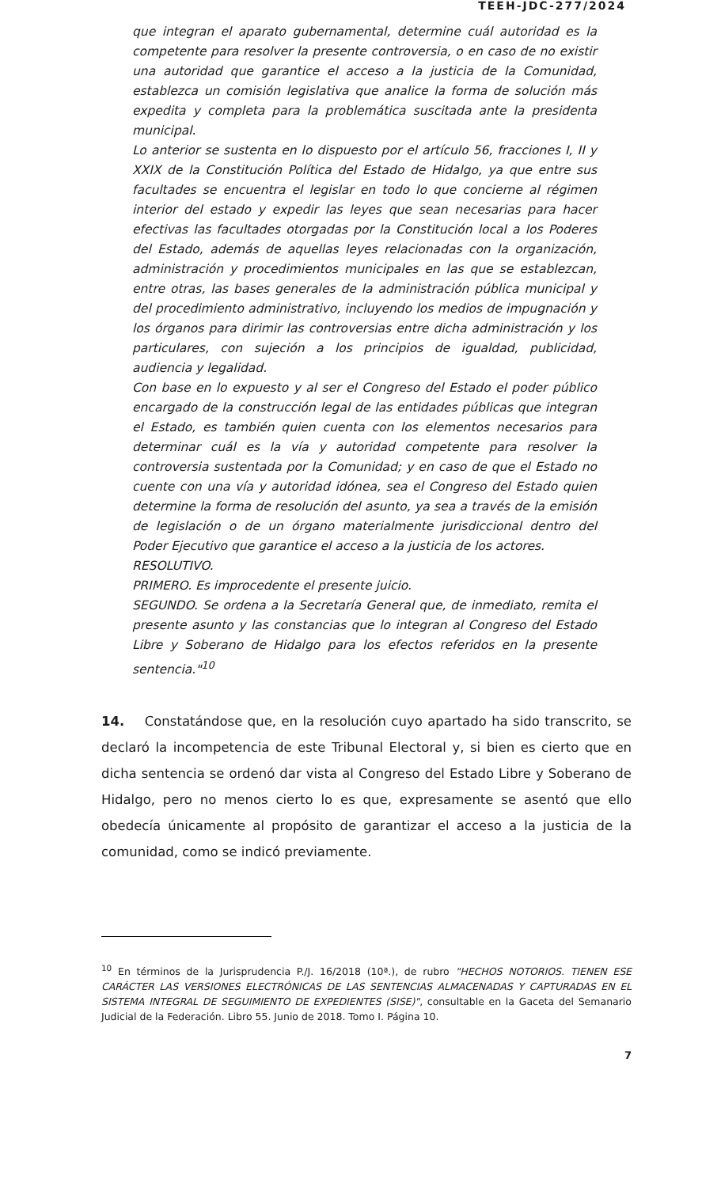TEEH-JDC-277/2024
que integran el aparato gubernamental, determine cuál autoridad es la competente para resolver la presente controversia, o en caso de no existir una autoridad que garantice el acceso a la justicia de la Comunidad, establezca un comisión legislativa que analice la forma de solución más expedita y completa para la problemática suscitada ante la presidenta municipal.
Lo anterior se sustenta en lo dispuesto por el artículo 56, fracciones I, II y XXIX de la Constitución Política del Estado de Hidalgo, ya que entre sus facultades se encuentra el legislar en todo lo que concierne al régimen interior del estado y expedir las leyes que sean necesarias para hacer efectivas las facultades otorgadas por la Constitución local a los Poderes del Estado, además de aquellas leyes relacionadas con la organización, administración y procedimientos municipales en las que se establezcan, entre otras, las bases generales de la administración pública municipal y del procedimiento administrativo, incluyendo los medios de impugnación y los órganos para dirimir las controversias entre dicha administración y los particulares, con sujeción a los principios de igualdad, publicidad, audiencia y legalidad.
Con base en lo expuesto y al ser el Congreso del Estado el poder público encargado de la construcción legal de las entidades públicas que integran el Estado, es también quien cuenta con los elementos necesarios para determinar cuál es la vía y autoridad competente para resolver la controversia sustentada por la Comunidad; y en caso de que el Estado no cuente con una vía y autoridad idónea, sea el Congreso del Estado quien determine la forma de resolución del asunto, ya sea a través de la emisión de legislación o de un órgano materialmente jurisdiccional dentro del Poder Ejecutivo que garantice el acceso a la justicia de los actores.
RESOLUTIVO.
PRIMERO. Es improcedente el presente juicio.
SEGUNDO. Se ordena a la Secretaría General que, de inmediato, remita el presente asunto y las constancias que lo integran al Congreso del Estado Libre y Soberano de Hidalgo para los efectos referidos en la presente sentencia."<sup>10</sup>
14. Constatándose que, en la resolución cuyo apartado ha sido transcrito, se declaró la incompetencia de este Tribunal Electoral y, si bien es cierto que en dicha sentencia se ordenó dar vista al Congreso del Estado Libre y Soberano de Hidalgo, pero no menos cierto lo es que, expresamente se asentó que ello obedecía únicamente al propósito de garantizar el acceso a la justicia de la comunidad, como se indicó previamente.
<sup>10</sup> En términos de la Jurisprudencia P./J. 16/2018 (10ª.), de rubro "HECHOS NOTORIOS. TIENEN ESE CARÁCTER LAS VERSIONES ELECTRÓNICAS DE LAS SENTENCIAS ALMACENADAS Y CAPTURADAS EN EL SISTEMA INTEGRAL DE SEGUIMIENTO DE EXPEDIENTES (SISE)", consultable en la Gaceta del Semanario Judicial de la Federación. Libro 55. Junio de 2018. Tomo I. Página 10.
7